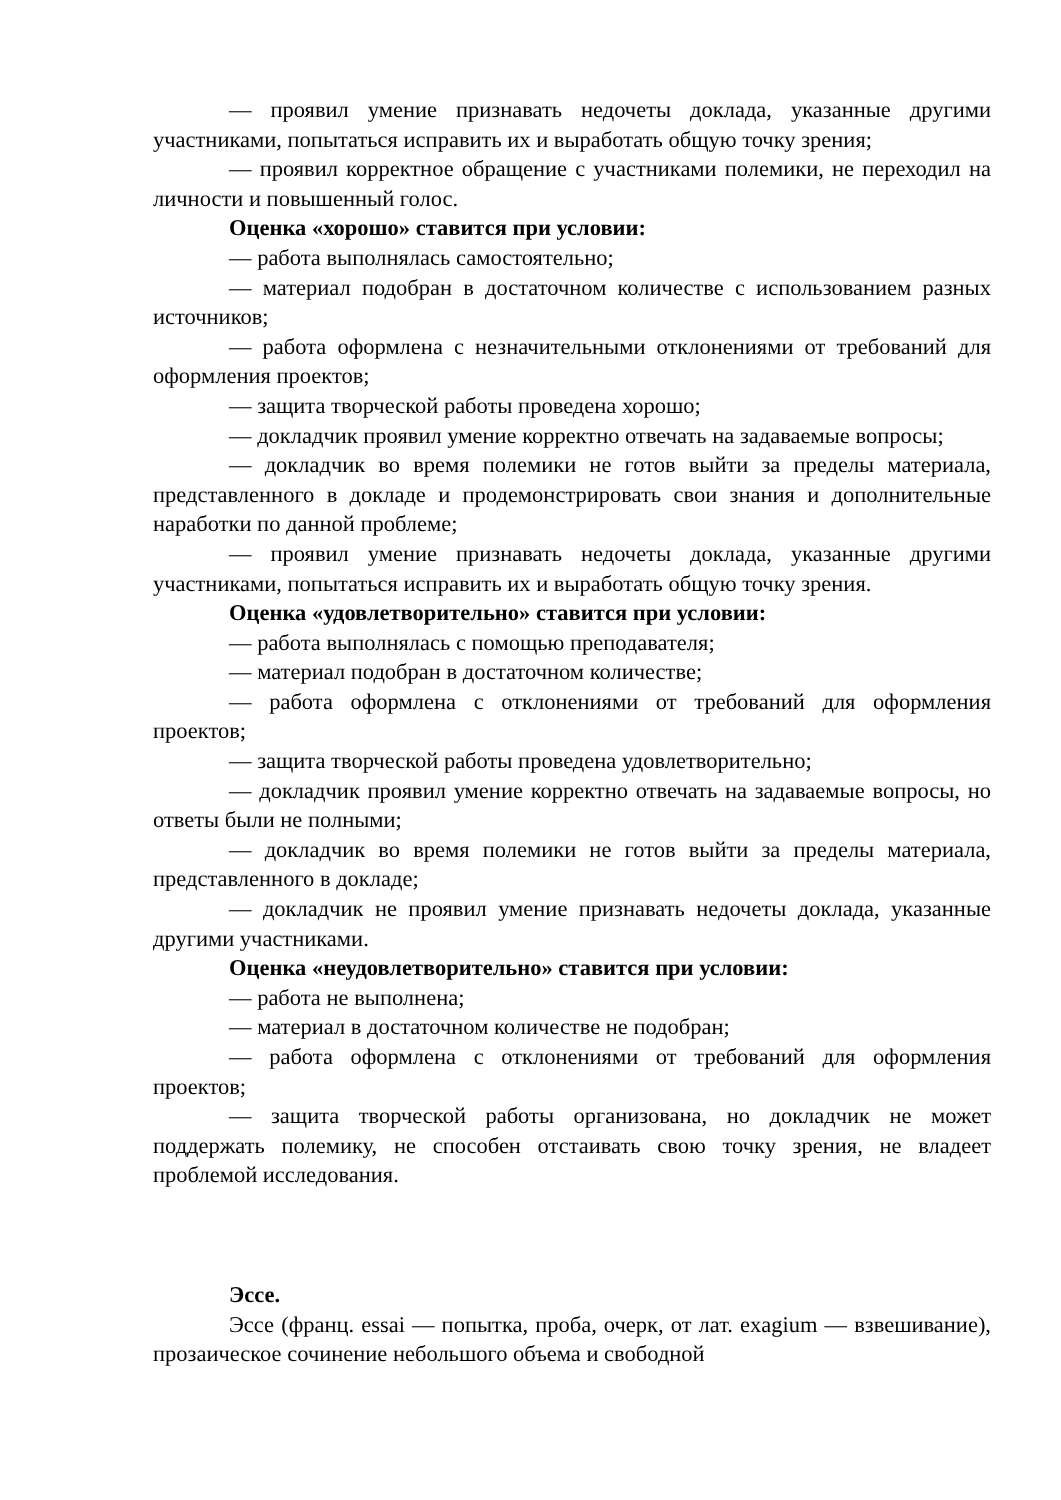— проявил умение признавать недочеты доклада, указанные другими участниками, попытаться исправить их и выработать общую точку зрения;
— проявил корректное обращение с участниками полемики, не переходил на личности и повышенный голос.
Оценка «хорошо» ставится при условии:
— работа выполнялась самостоятельно;
— материал подобран в достаточном количестве с использованием разных источников;
— работа оформлена с незначительными отклонениями от требований для оформления проектов;
— защита творческой работы проведена хорошо;
— докладчик проявил умение корректно отвечать на задаваемые вопросы;
— докладчик во время полемики не готов выйти за пределы материала, представленного в докладе и продемонстрировать свои знания и дополнительные наработки по данной проблеме;
— проявил умение признавать недочеты доклада, указанные другими участниками, попытаться исправить их и выработать общую точку зрения.
Оценка «удовлетворительно» ставится при условии:
— работа выполнялась с помощью преподавателя;
— материал подобран в достаточном количестве;
— работа оформлена с отклонениями от требований для оформления проектов;
— защита творческой работы проведена удовлетворительно;
— докладчик проявил умение корректно отвечать на задаваемые вопросы, но ответы были не полными;
— докладчик во время полемики не готов выйти за пределы материала, представленного в докладе;
— докладчик не проявил умение признавать недочеты доклада, указанные другими участниками.
Оценка «неудовлетворительно» ставится при условии:
— работа не выполнена;
— материал в достаточном количестве не подобран;
— работа оформлена с отклонениями от требований для оформления проектов;
— защита творческой работы организована, но докладчик не может поддержать полемику, не способен отстаивать свою точку зрения, не владеет проблемой исследования.
Эссе.
Эссе (франц. essai — попытка, проба, очерк, от лат. exagium — взвешивание), прозаическое сочинение небольшого объема и свободной